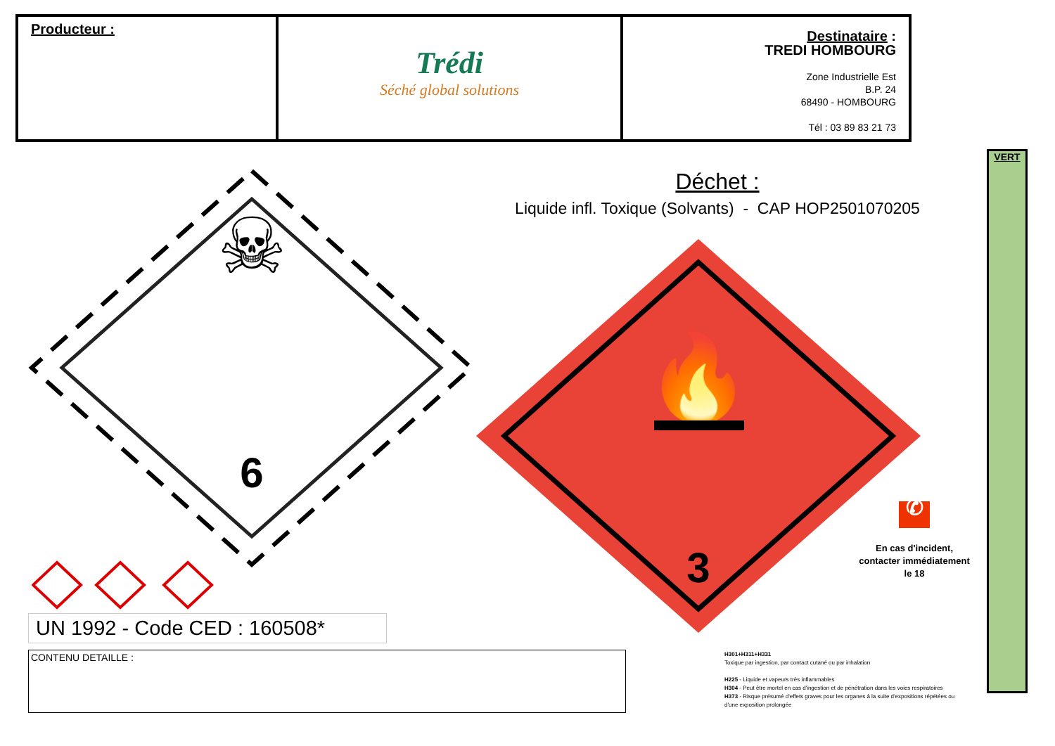| Producteur : | Trédi Séché global solutions | Destinataire : TREDI HOMBOURG Zone Industrielle Est B.P. 24 68490 - HOMBOURG Tél : 03 89 83 21 73 |
VERT
☠
6
Déchet :
Liquide infl. Toxique (Solvants) - CAP HOP2501070205
🔥
3
UN 1992 - Code CED : 160508*
CONTENU DETAILLE :
✆
En cas d'incident, contacter immédiatement le 18
H301+H311+H331
Toxique par ingestion, par contact cutané ou par inhalation
H225 - Liquide et vapeurs très inflammables
H304 - Peut être mortel en cas d'ingestion et de pénétration dans les voies respiratoires
H373 - Risque présumé d'effets graves pour les organes à la suite d'expositions répétées ou d'une exposition prolongée